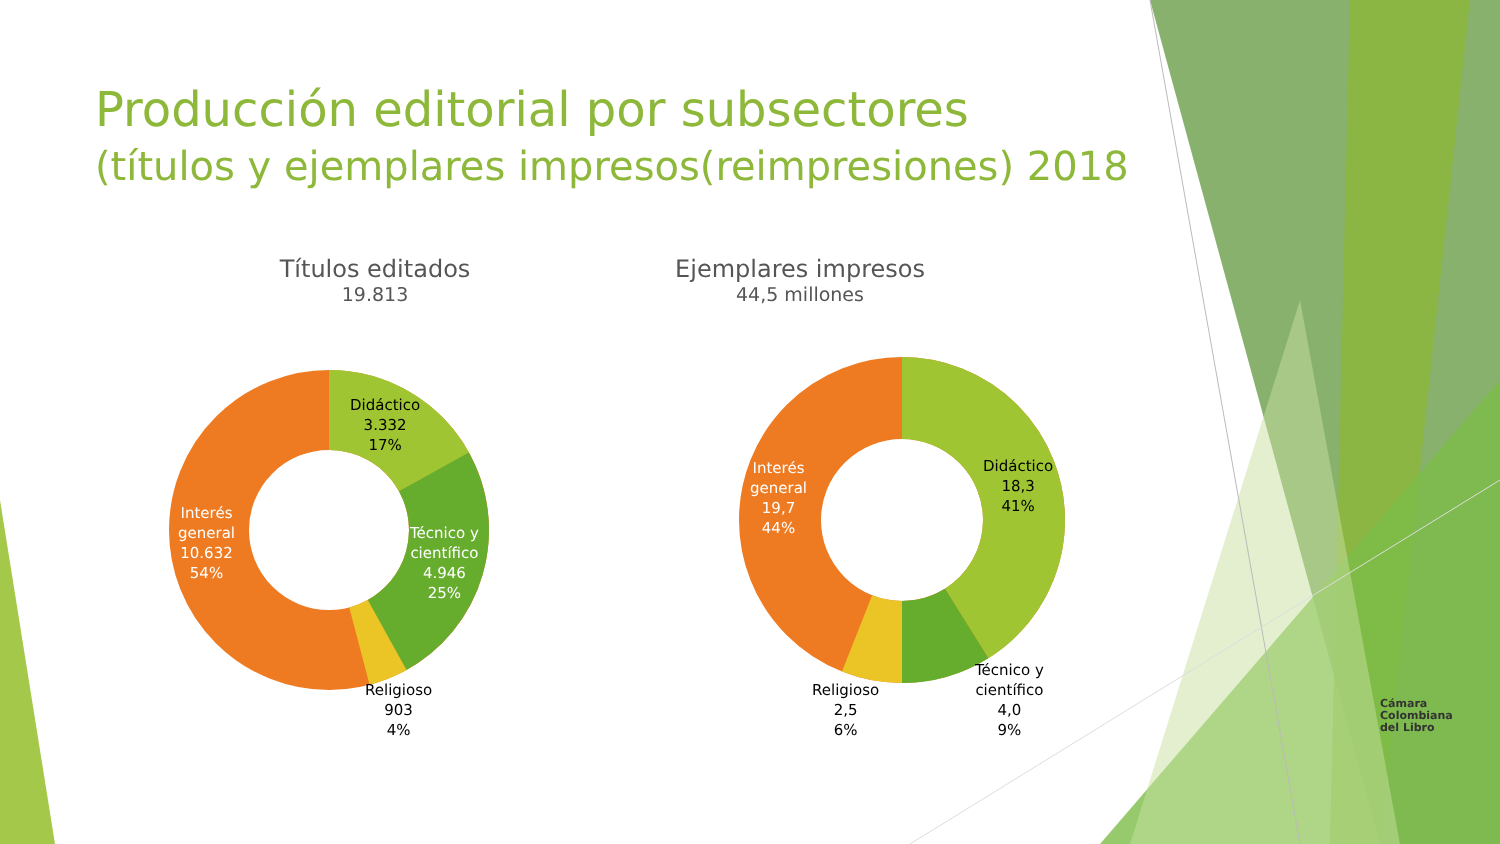Producción editorial por subsectores
(títulos y ejemplares impresos(reimpresiones) 2018
Títulos editados
19.813
Ejemplares impresos
44,5 millones
Didáctico
3.332
17%
Técnico y
científico
4.946
25%
Religioso
903
4%
Interés
general
10.632
54%
Interés
general
19,7
44%
Didáctico
18,3
41%
Técnico y
científico
4,0
9%
Religioso
2,5
6%
Cámara
Colombiana
del Libro